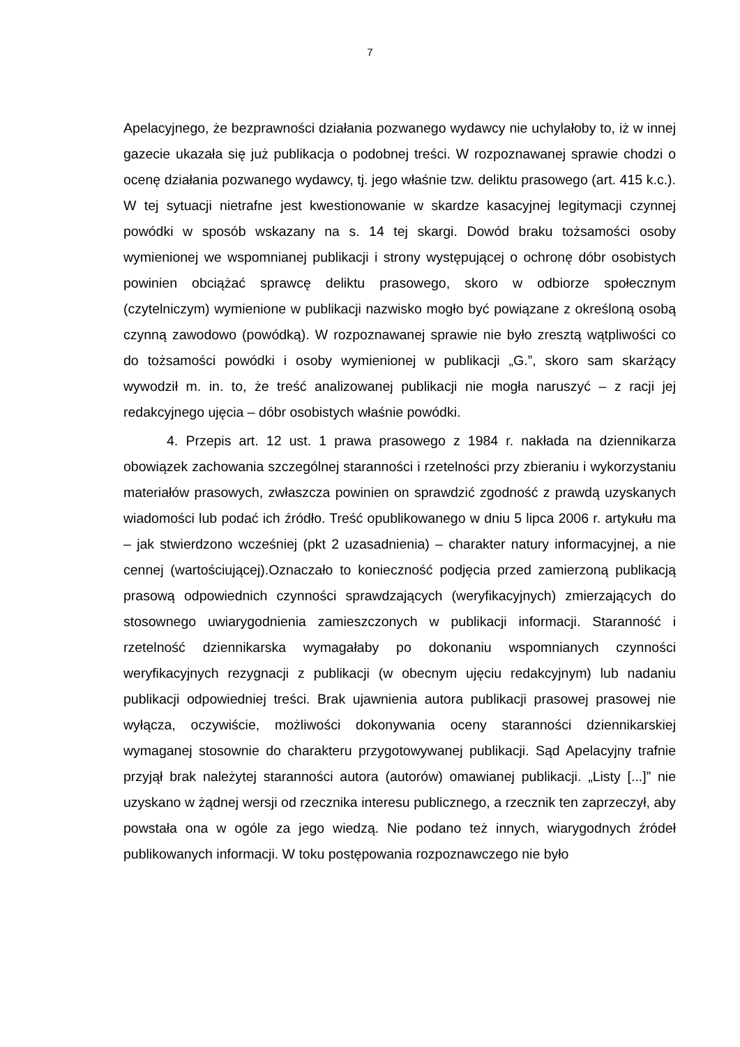7
Apelacyjnego, że bezprawności działania pozwanego wydawcy nie uchylałoby to, iż w innej gazecie ukazała się już publikacja o podobnej treści. W rozpoznawanej sprawie chodzi o ocenę działania pozwanego wydawcy, tj. jego właśnie tzw. deliktu prasowego (art. 415 k.c.). W tej sytuacji nietrafne jest kwestionowanie w skardze kasacyjnej legitymacji czynnej powódki w sposób wskazany na s. 14 tej skargi. Dowód braku tożsamości osoby wymienionej we wspomnianej publikacji i strony występującej o ochronę dóbr osobistych powinien obciążać sprawcę deliktu prasowego, skoro w odbiorze społecznym (czytelniczym) wymienione w publikacji nazwisko mogło być powiązane z określoną osobą czynną zawodowo (powódką). W rozpoznawanej sprawie nie było zresztą wątpliwości co do tożsamości powódki i osoby wymienionej w publikacji „G.”, skoro sam skarżący wywodził m. in. to, że treść analizowanej publikacji nie mogła naruszyć – z racji jej redakcyjnego ujęcia – dóbr osobistych właśnie powódki.
4. Przepis art. 12 ust. 1 prawa prasowego z 1984 r. nakłada na dziennikarza obowiązek zachowania szczególnej staranności i rzetelności przy zbieraniu i wykorzystaniu materiałów prasowych, zwłaszcza powinien on sprawdzić zgodność z prawdą uzyskanych wiadomości lub podać ich źródło. Treść opublikowanego w dniu 5 lipca 2006 r. artykułu ma – jak stwierdzono wcześniej (pkt 2 uzasadnienia) – charakter natury informacyjnej, a nie cennej (wartościującej).Oznaczało to konieczność podjęcia przed zamierzoną publikacją prasową odpowiednich czynności sprawdzających (weryfikacyjnych) zmierzających do stosownego uwiarygodnienia zamieszczonych w publikacji informacji. Staranność i rzetelność dziennikarska wymagałaby po dokonaniu wspomnianych czynności weryfikacyjnych rezygnacji z publikacji (w obecnym ujęciu redakcyjnym) lub nadaniu publikacji odpowiedniej treści. Brak ujawnienia autora publikacji prasowej prasowej nie wyłącza, oczywiście, możliwości dokonywania oceny staranności dziennikarskiej wymaganej stosownie do charakteru przygotowywanej publikacji. Sąd Apelacyjny trafnie przyjął brak należytej staranności autora (autorów) omawianej publikacji. „Listy [...]” nie uzyskano w żądnej wersji od rzecznika interesu publicznego, a rzecznik ten zaprzeczył, aby powstała ona w ogóle za jego wiedzą. Nie podano też innych, wiarygodnych źródeł publikowanych informacji. W toku postępowania rozpoznawczego nie było